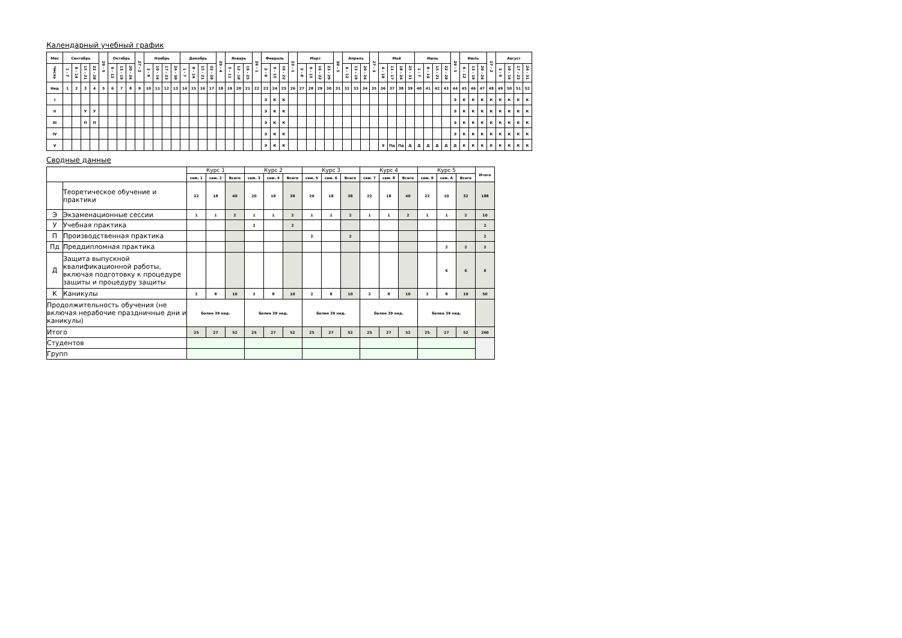Календарный учебный график
| Мес | Сентябрь | | | | 29 - 5 | Октябрь | | | 27 - 2 | Ноябрь | | | | Декабрь | | | | 29 - 4 | Январь | | | 26 - 1 | Февраль | | | 23 - 1 | Март | | | | 30 - 5 | Апрель | | | 27 - 3 | Май | | | | Июнь | | | | 29 - 5 | Июль | | | 27 - 2 | Август | | | |
| --- | --- | --- | --- | --- | --- | --- | --- | --- | --- | --- | --- | --- | --- | --- | --- | --- | --- | --- | --- | --- | --- | --- | --- | --- | --- | --- | --- | --- | --- | --- | --- | --- | --- | --- | --- | --- | --- | --- | --- | --- | --- | --- | --- | --- | --- | --- | --- | --- | --- | --- | --- | --- |
| Числа | 1 - 7 | 8 - 14 | 15 - 21 | 22 - 28 | | 6 - 12 | 13 - 19 | 20 - 26 | | 3 - 9 | 10 - 16 | 17 - 23 | 24 - 30 | 1 - 7 | 8 - 14 | 15 - 21 | 22 - 28 | | 5 - 11 | 12 - 18 | 19 - 25 | | 2 - 8 | 9 - 15 | 16 - 22 | | 2 - 8 | 9 - 15 | 16 - 22 | 23 - 29 | | 6 - 12 | 13 - 19 | 20 - 26 | | 4 - 10 | 11 - 17 | 18 - 24 | 25 - 31 | 1 - 7 | 8 - 14 | 15 - 21 | 22 - 28 | | 6 - 12 | 13 - 19 | 20 - 26 | | 3 - 9 | 10 - 16 | 17 - 23 | 24 - 31 |
| Нед | 1 | 2 | 3 | 4 | 5 | 6 | 7 | 8 | 9 | 10 | 11 | 12 | 13 | 14 | 15 | 16 | 17 | 18 | 19 | 20 | 21 | 22 | 23 | 24 | 25 | 26 | 27 | 28 | 29 | 30 | 31 | 32 | 33 | 34 | 35 | 36 | 37 | 38 | 39 | 40 | 41 | 42 | 43 | 44 | 45 | 46 | 47 | 48 | 49 | 50 | 51 | 52 |
| I | | | | | | | | | | | | | | | | | | | | | | | Э | К | К | | | | | | | | | | | | | | | | | | | Э | К | К | К | К | К | К | К | К |
| II | | | У | У | | | | | | | | | | | | | | | | | | | Э | К | К | | | | | | | | | | | | | | | | | | | Э | К | К | К | К | К | К | К | К |
| III | | | П | П | | | | | | | | | | | | | | | | | | | Э | К | К | | | | | | | | | | | | | | | | | | | Э | К | К | К | К | К | К | К | К |
| IV | | | | | | | | | | | | | | | | | | | | | | | Э | К | К | | | | | | | | | | | | | | | | | | | Э | К | К | К | К | К | К | К | К |
| V | | | | | | | | | | | | | | | | | | | | | | | Э | К | К | | | | | | | | | | | Э | Пд | Пд | Д | Д | Д | Д | Д | Д | К | К | К | К | К | К | К | К |
Сводные данные
| | | Курс 1 | | | Курс 2 | | | Курс 3 | | | Курс 4 | | | Курс 5 | | | Итого |
| --- | --- | --- | --- | --- | --- | --- | --- | --- | --- | --- | --- | --- | --- | --- | --- | --- | --- |
| | | сем. 1 | сем. 2 | Всего | сем. 3 | сем. 4 | Всего | сем. 5 | сем. 6 | Всего | сем. 7 | сем. 8 | Всего | сем. 9 | сем. A | Всего | |
| | Теоретическое обучение и практики | 22 | 18 | 40 | 20 | 18 | 38 | 20 | 18 | 38 | 22 | 18 | 40 | 22 | 10 | 32 | 188 |
| Э | Экзаменационные сессии | 1 | 1 | 2 | 1 | 1 | 2 | 1 | 1 | 2 | 1 | 1 | 2 | 1 | 1 | 2 | 10 |
| У | Учебная практика | | | | 2 | | 2 | | | | | | | | | | 2 |
| П | Производственная практика | | | | | | | 2 | | 2 | | | | | | | 2 |
| Пд | Преддипломная практика | | | | | | | | | | | | | | 2 | 2 | 2 |
| Д | Защита выпускной квалификационной работы, включая подготовку к процедуре защиты и процедуру защиты | | | | | | | | | | | | | | 6 | 6 | 6 |
| К | Каникулы | 2 | 8 | 10 | 2 | 8 | 10 | 2 | 8 | 10 | 2 | 8 | 10 | 2 | 8 | 10 | 50 |
| Продолжительность обучения (не включая нерабочие праздничные дни и каникулы) | | более 39 нед. | | | более 39 нед. | | | более 39 нед. | | | более 39 нед. | | | более 39 нед. | | | |
| Итого | | 25 | 27 | 52 | 25 | 27 | 52 | 25 | 27 | 52 | 25 | 27 | 52 | 25 | 27 | 52 | 260 |
| Студентов | | | | | | | | | | | | | | | | | |
| Групп | | | | | | | | | | | | | | | | | |